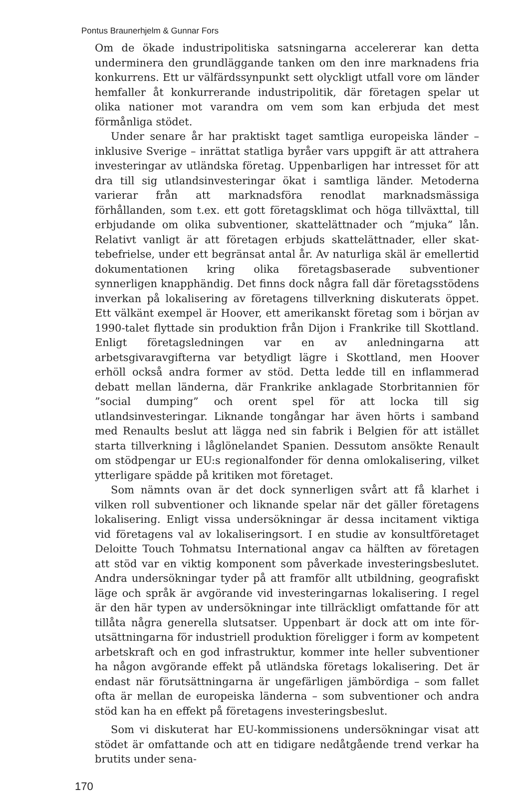Pontus Braunerhjelm & Gunnar Fors
Om de ökade industripolitiska satsningarna accelererar kan detta undermine­ra den grundläggande tanken om den inre marknadens fria konkurrens. Ett ur välfärdssynpunkt sett olyckligt utfall vore om länder hemfaller åt konkurreran­de industripolitik, där företagen spelar ut olika nationer mot varandra om vem som kan erbjuda det mest förmånliga stödet.
Under senare år har praktiskt taget samtliga europeiska länder – inklusive Sverige – inrättat statliga byråer vars uppgift är att attrahera investeringar av utländska företag. Uppenbarligen har intresset för att dra till sig utlandsinves­teringar ökat i samtliga länder. Metoderna varierar från att marknadsföra ren­odlat marknadsmässiga förhållanden, som t.ex. ett gott företagsklimat och höga tillväxttal, till erbjudande om olika subventioner, skattelättnader och ”mjuka” lån. Relativt vanligt är att företagen erbjuds skattelättnader, eller skat­tebefrielse, under ett begränsat antal år. Av naturliga skäl är emellertid doku­mentationen kring olika företagsbaserade subventioner synnerligen knapphän­dig. Det finns dock några fall där företagsstödens inverkan på lokalisering av företagens tillverkning diskuterats öppet. Ett välkänt exempel är Hoover, ett amerikanskt företag som i början av 1990-talet flyttade sin produktion från Dijon i Frankrike till Skottland. Enligt företagsledningen var en av anledning­arna att arbetsgivaravgifterna var betydligt lägre i Skottland, men Hoover erhöll också andra former av stöd. Detta ledde till en inflammerad debatt mel­lan länderna, där Frankrike anklagade Storbritannien för ”social dumping” och orent spel för att locka till sig utlandsinvesteringar. Liknande tongångar har även hörts i samband med Renaults beslut att lägga ned sin fabrik i Belgien för att istället starta tillverkning i låglönelandet Spanien. Dessutom ansökte Renault om stödpengar ur EU:s regionalfonder för denna omlokalisering, vil­ket ytterligare spädde på kritiken mot företaget.
Som nämnts ovan är det dock synnerligen svårt att få klarhet i vilken roll subventioner och liknande spelar när det gäller företagens lokalisering. Enligt vissa undersökningar är dessa incitament viktiga vid företagens val av lokalise­ringsort. I en studie av konsultföretaget Deloitte Touch Tohmatsu Internatio­nal angav ca hälften av företagen att stöd var en viktig komponent som påver­kade investeringsbeslutet. Andra undersökningar tyder på att framför allt utbildning, geografiskt läge och språk är avgörande vid investeringarnas loka­lisering. I regel är den här typen av undersökningar inte tillräckligt omfattan­de för att tillåta några generella slutsatser. Uppenbart är dock att om inte för­utsättningarna för industriell produktion föreligger i form av kompetent arbetskraft och en god infrastruktur, kommer inte heller subventioner ha någon avgörande effekt på utländska företags lokalisering. Det är endast när förutsättningarna är ungefärligen jämbördiga – som fallet ofta är mellan de europeiska länderna – som subventioner och andra stöd kan ha en effekt på företagens investeringsbeslut.
Som vi diskuterat har EU-kommissionens undersökningar visat att stödet är omfattande och att en tidigare nedåtgående trend verkar ha brutits under sena-
170